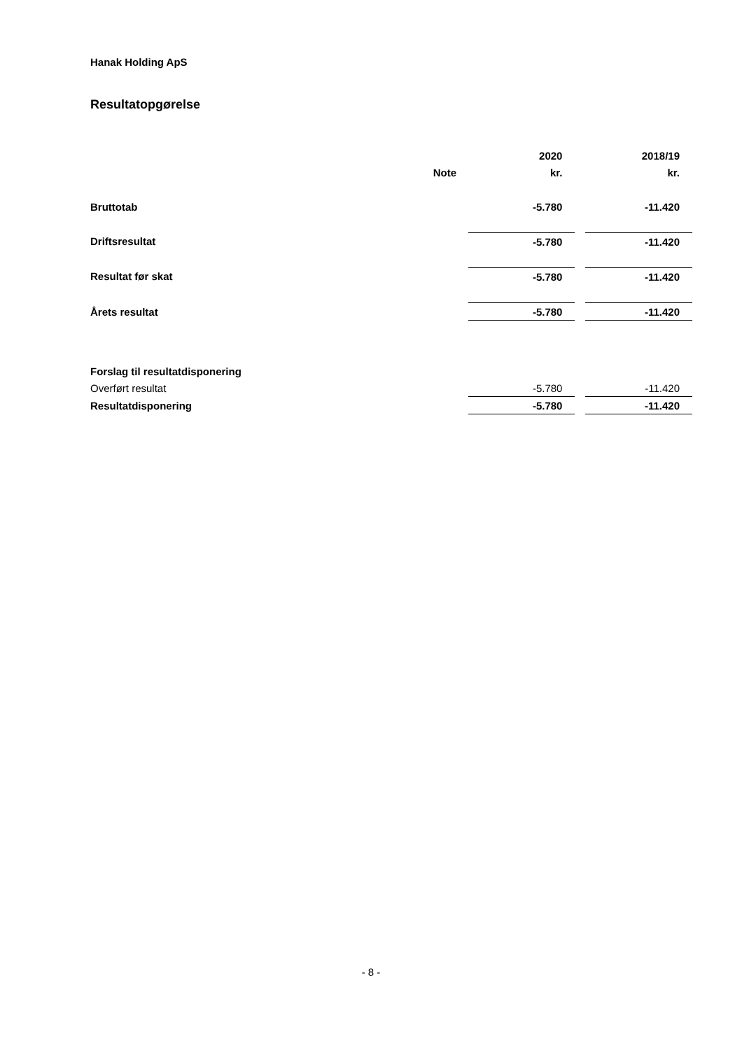Hanak Holding ApS
Resultatopgørelse
| | | 2020 | 2018/19 |
| --- | --- | --- | --- |
| | Note | kr. | kr. |
| Bruttotab | | -5.780 | -11.420 |
| Driftsresultat | | -5.780 | -11.420 |
| Resultat før skat | | -5.780 | -11.420 |
| Årets resultat | | -5.780 | -11.420 |
| Forslag til resultatdisponering | | | |
| Overført resultat | | -5.780 | -11.420 |
| Resultatdisponering | | -5.780 | -11.420 |
- 8 -